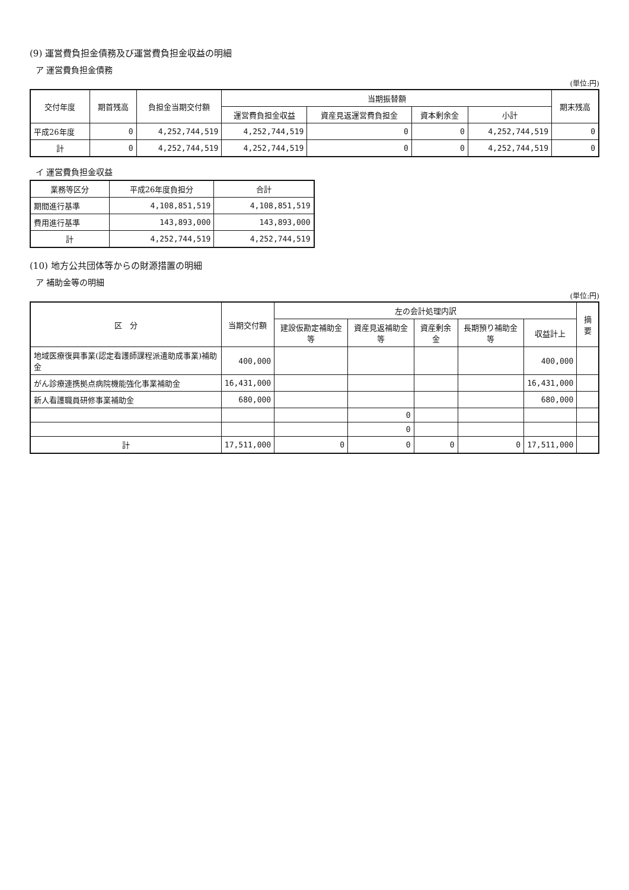(9) 運営費負担金債務及び運営費負担金収益の明細
ア 運営費負担金債務
(単位:円)
| 交付年度 | 期首残高 | 負担金当期交付額 | 当期振替額 | | | | 期末残高 |
| --- | --- | --- | --- | --- | --- | --- | --- |
| | | | 運営費負担金収益 | 資産見返運営費負担金 | 資本剰余金 | 小計 | |
| 平成26年度 | 0 | 4,252,744,519 | 4,252,744,519 | 0 | 0 | 4,252,744,519 | 0 |
| 計 | 0 | 4,252,744,519 | 4,252,744,519 | 0 | 0 | 4,252,744,519 | 0 |
イ 運営費負担金収益
| 業務等区分 | 平成26年度負担分 | 合計 |
| --- | --- | --- |
| 期間進行基準 | 4,108,851,519 | 4,108,851,519 |
| 費用進行基準 | 143,893,000 | 143,893,000 |
| 計 | 4,252,744,519 | 4,252,744,519 |
(10) 地方公共団体等からの財源措置の明細
ア 補助金等の明細
(単位:円)
| 区 分 | 当期交付額 | 左の会計処理内訳 | | | | | 摘要 |
| --- | --- | --- | --- | --- | --- | --- | --- |
| | | 建設仮勘定補助金等 | 資産見返補助金等 | 資産剰余金 | 長期預り補助金等 | 収益計上 | |
| 地域医療復興事業(認定看護師課程派遣助成事業)補助金 | 400,000 | | | | | 400,000 | |
| がん診療連携拠点病院機能強化事業補助金 | 16,431,000 | | | | | 16,431,000 | |
| 新人看護職員研修事業補助金 | 680,000 | | | | | 680,000 | |
| | | | 0 | | | | |
| | | | 0 | | | | |
| 計 | 17,511,000 | 0 | 0 | 0 | 0 | 17,511,000 | |